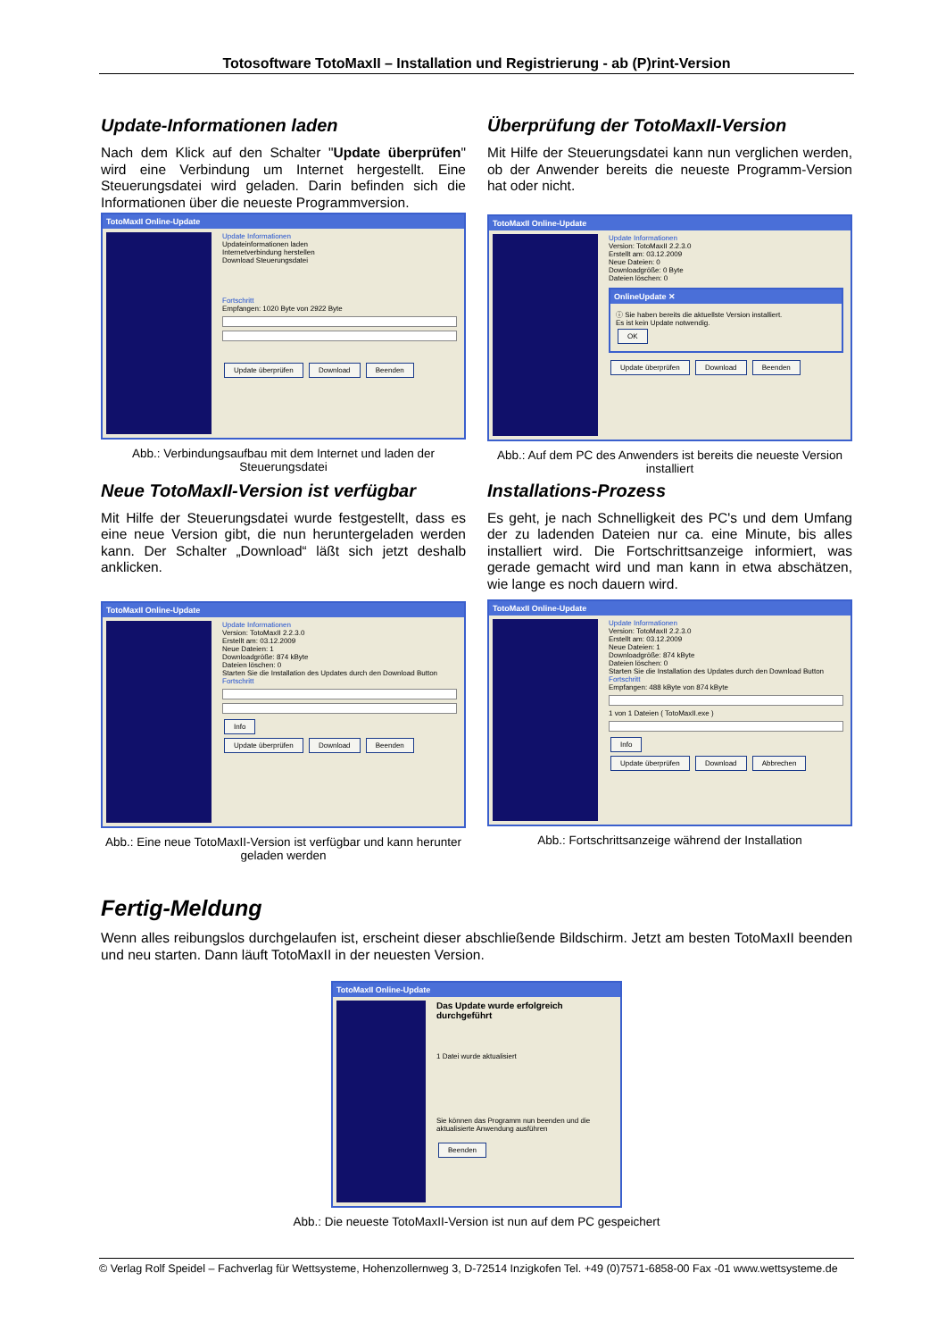Totosoftware TotoMaxII – Installation und Registrierung - ab (P)rint-Version
Update-Informationen laden
Nach dem Klick auf den Schalter "Update überprüfen" wird eine Verbindung um Internet hergestellt. Eine Steuerungsdatei wird geladen. Darin befinden sich die Informationen über die neueste Programmversion.
TotoMaxII Online-Update
Update Informationen
Updateinformationen laden
Internetverbindung herstellen
Download Steuerungsdatei
Fortschritt
Empfangen: 1020 Byte von 2922 Byte
Update überprüfen Download Beenden
Abb.: Verbindungsaufbau mit dem Internet und laden der Steuerungsdatei
Überprüfung der TotoMaxII-Version
Mit Hilfe der Steuerungsdatei kann nun verglichen werden, ob der Anwender bereits die neueste Programm-Version hat oder nicht.
TotoMaxII Online-Update
Update Informationen
Version: TotoMaxII 2.2.3.0
Erstellt am: 03.12.2009
Neue Dateien: 0
Downloadgröße: 0 Byte
Dateien löschen: 0
OnlineUpdate ✕
ⓘ Sie haben bereits die aktuellste Version installiert.
Es ist kein Update notwendig.
OK
Update überprüfen Download Beenden
Abb.: Auf dem PC des Anwenders ist bereits die neueste Version installiert
Neue TotoMaxII-Version ist verfügbar
Mit Hilfe der Steuerungsdatei wurde festgestellt, dass es eine neue Version gibt, die nun heruntergeladen werden kann. Der Schalter „Download“ läßt sich jetzt deshalb anklicken.
TotoMaxII Online-Update
Update Informationen
Version: TotoMaxII 2.2.3.0
Erstellt am: 03.12.2009
Neue Dateien: 1
Downloadgröße: 874 kByte
Dateien löschen: 0
Starten Sie die Installation des Updates durch den Download Button
Fortschritt
Info
Update überprüfen Download Beenden
Abb.: Eine neue TotoMaxII-Version ist verfügbar und kann herunter geladen werden
Installations-Prozess
Es geht, je nach Schnelligkeit des PC's und dem Umfang der zu ladenden Dateien nur ca. eine Minute, bis alles installiert wird. Die Fortschrittsanzeige informiert, was gerade gemacht wird und man kann in etwa abschätzen, wie lange es noch dauern wird.
TotoMaxII Online-Update
Update Informationen
Version: TotoMaxII 2.2.3.0
Erstellt am: 03.12.2009
Neue Dateien: 1
Downloadgröße: 874 kByte
Dateien löschen: 0
Starten Sie die Installation des Updates durch den Download Button
Fortschritt
Empfangen: 488 kByte von 874 kByte
1 von 1 Dateien ( TotoMaxII.exe )
Info
Update überprüfen Download Abbrechen
Abb.: Fortschrittsanzeige während der Installation
Fertig-Meldung
Wenn alles reibungslos durchgelaufen ist, erscheint dieser abschließende Bildschirm. Jetzt am besten TotoMaxII beenden und neu starten. Dann läuft TotoMaxII in der neuesten Version.
TotoMaxII Online-Update
Das Update wurde erfolgreich durchgeführt
1 Datei wurde aktualisiert
Sie können das Programm nun beenden und die aktualisierte Anwendung ausführen
Beenden
Abb.: Die neueste TotoMaxII-Version ist nun auf dem PC gespeichert
© Verlag Rolf Speidel – Fachverlag für Wettsysteme, Hohenzollernweg 3, D-72514 Inzigkofen Tel. +49 (0)7571-6858-00 Fax -01 www.wettsysteme.de